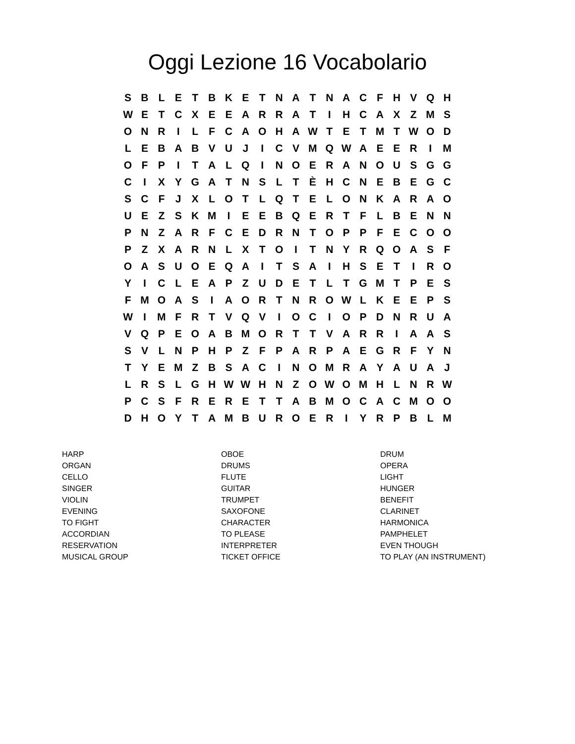Oggi Lezione 16 Vocabolario
| S | B | L | E | T | B | K | E | T | N | A | T | N | A | C | F | H | V | Q | H |
| W | E | T | C | X | E | E | A | R | R | A | T | I | H | C | A | X | Z | M | S |
| O | N | R | I | L | F | C | A | O | H | A | W | T | E | T | M | T | W | O | D |
| L | E | B | A | B | V | U | J | I | C | V | M | Q | W | A | E | E | R | I | M |
| O | F | P | I | T | A | L | Q | I | N | O | E | R | A | N | O | U | S | G | G |
| C | I | X | Y | G | A | T | N | S | L | T | È | H | C | N | E | B | E | G | C |
| S | C | F | J | X | L | O | T | L | Q | T | E | L | O | N | K | A | R | A | O |
| U | E | Z | S | K | M | I | E | E | B | Q | E | R | T | F | L | B | E | N | N |
| P | N | Z | A | R | F | C | E | D | R | N | T | O | P | P | F | E | C | O | O |
| P | Z | X | A | R | N | L | X | T | O | I | T | N | Y | R | Q | O | A | S | F |
| O | A | S | U | O | E | Q | A | I | T | S | A | I | H | S | E | T | I | R | O |
| Y | I | C | L | E | A | P | Z | U | D | E | T | L | T | G | M | T | P | E | S |
| F | M | O | A | S | I | A | O | R | T | N | R | O | W | L | K | E | E | P | S |
| W | I | M | F | R | T | V | Q | V | I | O | C | I | O | P | D | N | R | U | A |
| V | Q | P | E | O | A | B | M | O | R | T | T | V | A | R | R | I | A | A | S |
| S | V | L | N | P | H | P | Z | F | P | A | R | P | A | E | G | R | F | Y | N |
| T | Y | E | M | Z | B | S | A | C | I | N | O | M | R | A | Y | A | U | A | J |
| L | R | S | L | G | H | W | W | H | N | Z | O | W | O | M | H | L | N | R | W |
| P | C | S | F | R | E | R | E | T | T | A | B | M | O | C | A | C | M | O | O |
| D | H | O | Y | T | A | M | B | U | R | O | E | R | I | Y | R | P | B | L | M |
| HARP | OBOE | DRUM |
| ORGAN | DRUMS | OPERA |
| CELLO | FLUTE | LIGHT |
| SINGER | GUITAR | HUNGER |
| VIOLIN | TRUMPET | BENEFIT |
| EVENING | SAXOFONE | CLARINET |
| TO FIGHT | CHARACTER | HARMONICA |
| ACCORDIAN | TO PLEASE | PAMPHELET |
| RESERVATION | INTERPRETER | EVEN THOUGH |
| MUSICAL GROUP | TICKET OFFICE | TO PLAY (AN INSTRUMENT) |